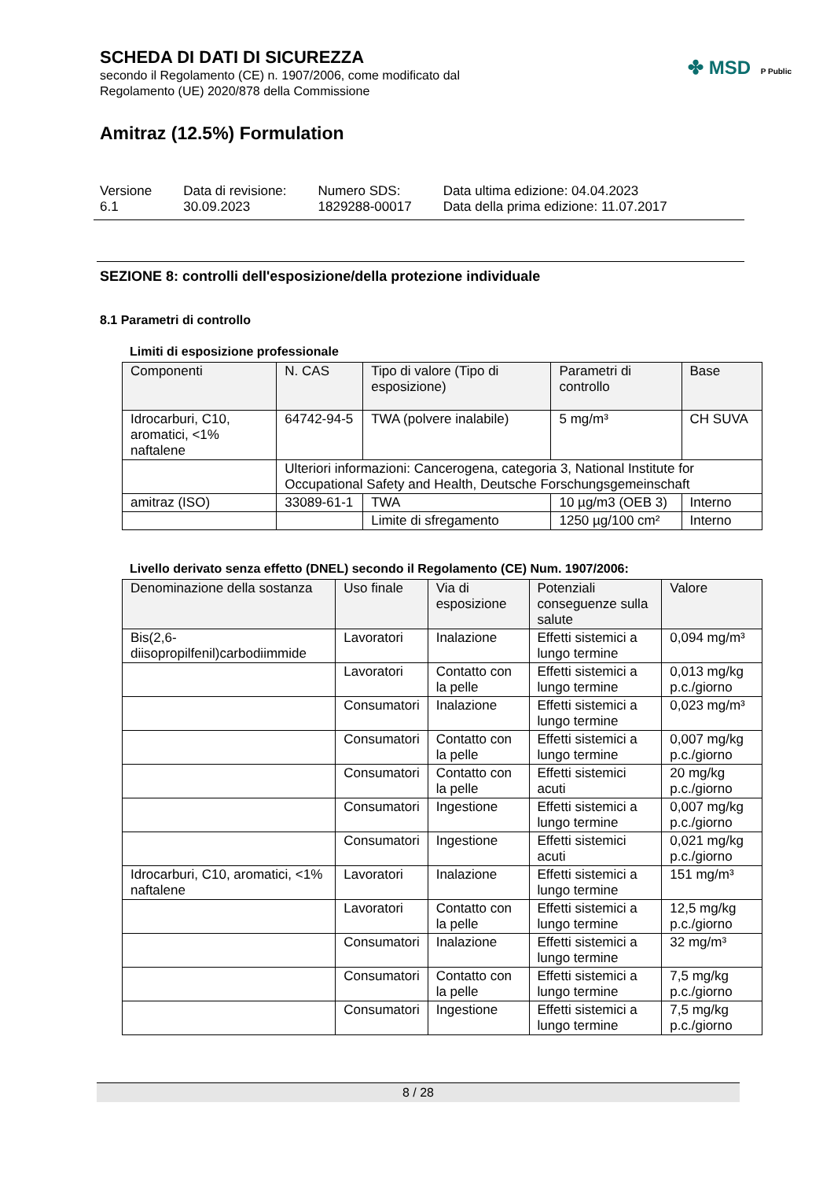SCHEDA DI DATI DI SICUREZZA
secondo il Regolamento (CE) n. 1907/2006, come modificato dal
Regolamento (UE) 2020/878 della Commissione
✤ MSD P Public
Amitraz (12.5%) Formulation
Versione
6.1
Data di revisione:
30.09.2023
Numero SDS:
1829288-00017
Data ultima edizione: 04.04.2023
Data della prima edizione: 11.07.2017
SEZIONE 8: controlli dell'esposizione/della protezione individuale
8.1 Parametri di controllo
Limiti di esposizione professionale
| Componenti | N. CAS | Tipo di valore (Tipo di esposizione) | Parametri di controllo | Base |
| --- | --- | --- | --- | --- |
| Idrocarburi, C10, aromatici, <1% naftalene | 64742-94-5 | TWA (polvere inalabile) | 5 mg/m³ | CH SUVA |
| | Ulteriori informazioni: Cancerogena, categoria 3, National Institute for Occupational Safety and Health, Deutsche Forschungsgemeinschaft | | | |
| amitraz (ISO) | 33089-61-1 | TWA | 10 µg/m3 (OEB 3) | Interno |
| | | Limite di sfregamento | 1250 µg/100 cm² | Interno |
Livello derivato senza effetto (DNEL) secondo il Regolamento (CE) Num. 1907/2006:
| Denominazione della sostanza | Uso finale | Via di esposizione | Potenziali conseguenze sulla salute | Valore |
| --- | --- | --- | --- | --- |
| Bis(2,6-diisopropilfenil)carbodiimmide | Lavoratori | Inalazione | Effetti sistemici a lungo termine | 0,094 mg/m³ |
| | Lavoratori | Contatto con la pelle | Effetti sistemici a lungo termine | 0,013 mg/kg p.c./giorno |
| | Consumatori | Inalazione | Effetti sistemici a lungo termine | 0,023 mg/m³ |
| | Consumatori | Contatto con la pelle | Effetti sistemici a lungo termine | 0,007 mg/kg p.c./giorno |
| | Consumatori | Contatto con la pelle | Effetti sistemici acuti | 20 mg/kg p.c./giorno |
| | Consumatori | Ingestione | Effetti sistemici a lungo termine | 0,007 mg/kg p.c./giorno |
| | Consumatori | Ingestione | Effetti sistemici acuti | 0,021 mg/kg p.c./giorno |
| Idrocarburi, C10, aromatici, <1% naftalene | Lavoratori | Inalazione | Effetti sistemici a lungo termine | 151 mg/m³ |
| | Lavoratori | Contatto con la pelle | Effetti sistemici a lungo termine | 12,5 mg/kg p.c./giorno |
| | Consumatori | Inalazione | Effetti sistemici a lungo termine | 32 mg/m³ |
| | Consumatori | Contatto con la pelle | Effetti sistemici a lungo termine | 7,5 mg/kg p.c./giorno |
| | Consumatori | Ingestione | Effetti sistemici a lungo termine | 7,5 mg/kg p.c./giorno |
8 / 28